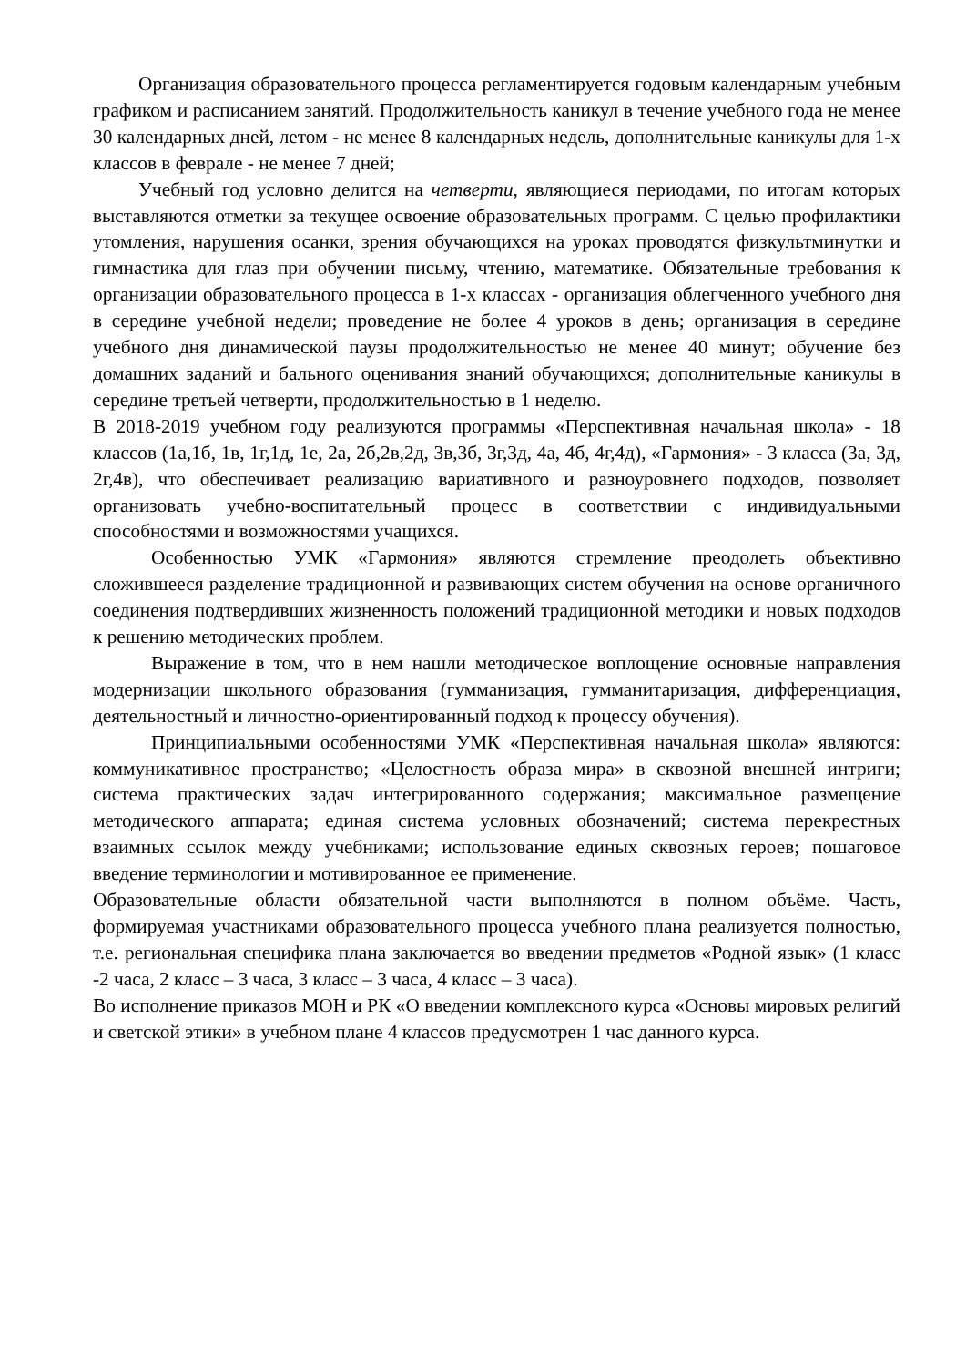Организация образовательного процесса регламентируется годовым календарным учебным графиком и расписанием занятий. Продолжительность каникул в течение учебного года не менее 30 календарных дней, летом - не менее 8 календарных недель, дополнительные каникулы для 1-х классов в феврале - не менее 7 дней;
Учебный год условно делится на четверти, являющиеся периодами, по итогам которых выставляются отметки за текущее освоение образовательных программ. С целью профилактики утомления, нарушения осанки, зрения обучающихся на уроках проводятся физкультминутки и гимнастика для глаз при обучении письму, чтению, математике. Обязательные требования к организации образовательного процесса в 1-х классах - организация облегченного учебного дня в середине учебной недели; проведение не более 4 уроков в день; организация в середине учебного дня динамической паузы продолжительностью не менее 40 минут; обучение без домашних заданий и бального оценивания знаний обучающихся; дополнительные каникулы в середине третьей четверти, продолжительностью в 1 неделю.
В 2018-2019 учебном году реализуются программы «Перспективная начальная школа» - 18 классов (1а,1б, 1в, 1г,1д, 1е, 2а, 2б,2в,2д, 3в,3б, 3г,3д, 4а, 4б, 4г,4д), «Гармония» - 3 класса (3а, 3д, 2г,4в), что обеспечивает реализацию вариативного и разноуровнего подходов, позволяет организовать учебно-воспитательный процесс в соответствии с индивидуальными способностями и возможностями учащихся.
Особенностью УМК «Гармония» являются стремление преодолеть объективно сложившееся разделение традиционной и развивающих систем обучения на основе органичного соединения подтвердивших жизненность положений традиционной методики и новых подходов к решению методических проблем.
Выражение в том, что в нем нашли методическое воплощение основные направления модернизации школьного образования (гумманизация, гумманитаризация, дифференциация, деятельностный и личностно-ориентированный подход к процессу обучения).
Принципиальными особенностями УМК «Перспективная начальная школа» являются: коммуникативное пространство; «Целостность образа мира» в сквозной внешней интриги; система практических задач интегрированного содержания; максимальное размещение методического аппарата; единая система условных обозначений; система перекрестных взаимных ссылок между учебниками; использование единых сквозных героев; пошаговое введение терминологии и мотивированное ее применение.
Образовательные области обязательной части выполняются в полном объёме. Часть, формируемая участниками образовательного процесса учебного плана реализуется полностью, т.е. региональная специфика плана заключается во введении предметов «Родной язык» (1 класс -2 часа, 2 класс – 3 часа, 3 класс – 3 часа, 4 класс – 3 часа).
Во исполнение приказов МОН и РК «О введении комплексного курса «Основы мировых религий и светской этики» в учебном плане 4 классов предусмотрен 1 час данного курса.